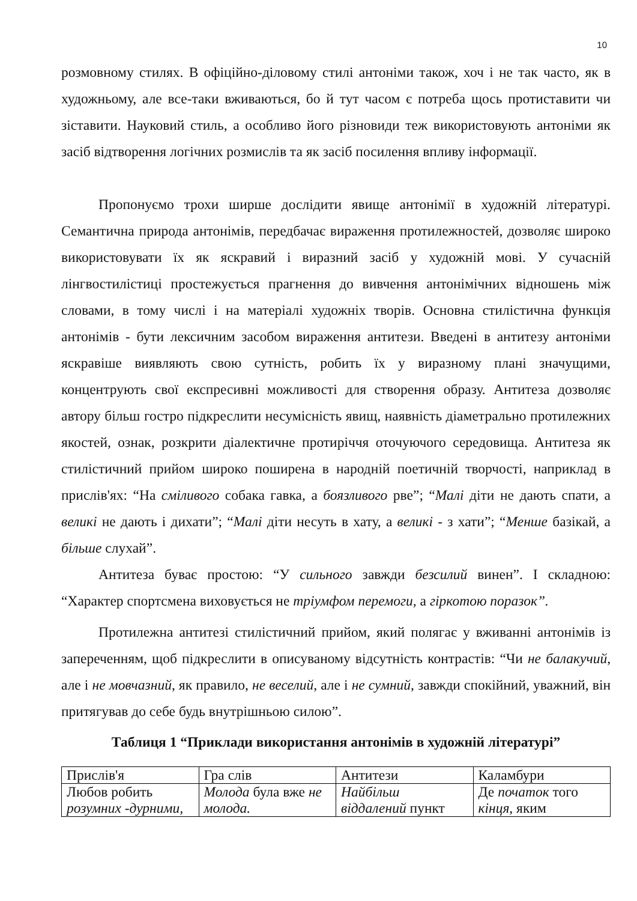10
розмовному стилях. В офіційно-діловому стилі антоніми також, хоч і не так часто, як в художньому, але все-таки вживаються, бо й тут часом є потреба щось протиставити чи зіставити. Науковий стиль, а особливо його різновиди теж використовують антоніми як засіб відтворення логічних розмислів та як засіб посилення впливу інформації.
Пропонуємо трохи ширше дослідити явище антонімії в художній літературі. Семантична природа антонімів, передбачає вираження протилежностей, дозволяє широко використовувати їх як яскравий і виразний засіб у художній мові. У сучасній лінгвостилістиці простежується прагнення до вивчення антонімічних відношень між словами, в тому числі і на матеріалі художніх творів. Основна стилістична функція антонімів - бути лексичним засобом вираження антитези. Введені в антитезу антоніми яскравіше виявляють свою сутність, робить їх у виразному плані значущими, концентрують свої експресивні можливості для створення образу. Антитеза дозволяє автору більш гостро підкреслити несумісність явищ, наявність діаметрально протилежних якостей, ознак, розкрити діалектичне протиріччя оточуючого середовища. Антитеза як стилістичний прийом широко поширена в народній поетичній творчості, наприклад в прислів'ях: “На сміливого собака гавка, а боязливого рве”; “Малі діти не дають спати, а великі не дають і дихати”; “Малі діти несуть в хату, а великі - з хати”; “Менше базікай, а більше слухай”.
Антитеза буває простою: “У сильного завжди безсилий винен”. І складною: “Характер спортсмена виховується не тріумфом перемоги, а гіркотою поразок”.
Протилежна антитезі стилістичний прийом, який полягає у вживанні антонімів із запереченням, щоб підкреслити в описуваному відсутність контрастів: “Чи не балакучий, але і не мовчазний, як правило, не веселий, але і не сумний, завжди спокійний, уважний, він притягував до себе будь внутрішньою силою”.
Таблиця 1 “Приклади використання антонімів в художній літературі”
| Прислів'я | Гра слів | Антитези | Каламбури |
| Любов робить розумних -дурними, | Молода була вже не молода. | Найбільш віддалений пункт | Де початок того кінця , яким |